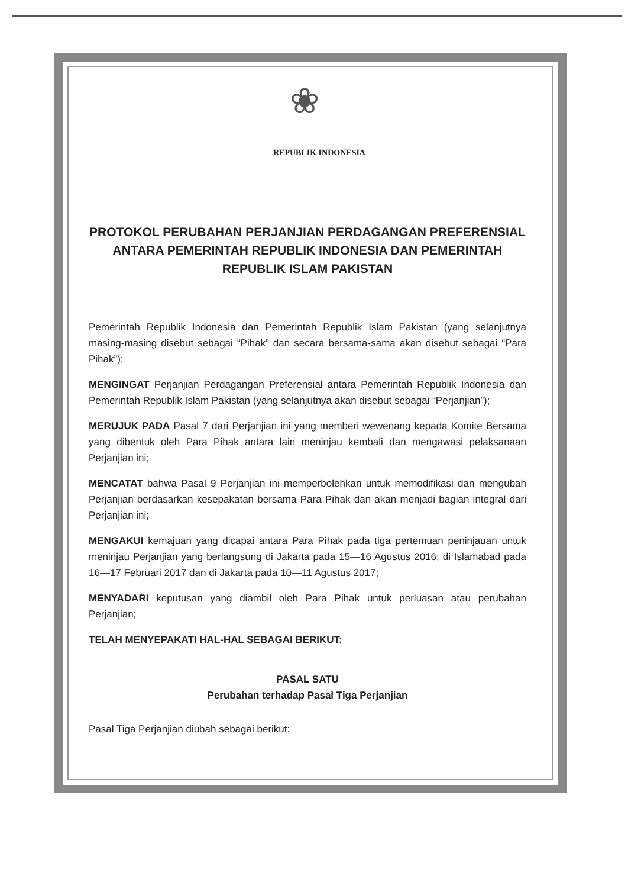❀
REPUBLIK INDONESIA
PROTOKOL PERUBAHAN PERJANJIAN PERDAGANGAN PREFERENSIAL ANTARA PEMERINTAH REPUBLIK INDONESIA DAN PEMERINTAH REPUBLIK ISLAM PAKISTAN
Pemerintah Republik Indonesia dan Pemerintah Republik Islam Pakistan (yang selanjutnya masing-masing disebut sebagai “Pihak” dan secara bersama-sama akan disebut sebagai “Para Pihak”);
MENGINGAT Perjanjian Perdagangan Preferensial antara Pemerintah Republik Indonesia dan Pemerintah Republik Islam Pakistan (yang selanjutnya akan disebut sebagai “Perjanjian”);
MERUJUK PADA Pasal 7 dari Perjanjian ini yang memberi wewenang kepada Komite Bersama yang dibentuk oleh Para Pihak antara lain meninjau kembali dan mengawasi pelaksanaan Perjanjian ini;
MENCATAT bahwa Pasal 9 Perjanjian ini memperbolehkan untuk memodifikasi dan mengubah Perjanjian berdasarkan kesepakatan bersama Para Pihak dan akan menjadi bagian integral dari Perjanjian ini;
MENGAKUI kemajuan yang dicapai antara Para Pihak pada tiga pertemuan peninjauan untuk meninjau Perjanjian yang berlangsung di Jakarta pada 15—16 Agustus 2016; di Islamabad pada 16—17 Februari 2017 dan di Jakarta pada 10—11 Agustus 2017;
MENYADARI keputusan yang diambil oleh Para Pihak untuk perluasan atau perubahan Perjanjian;
TELAH MENYEPAKATI HAL-HAL SEBAGAI BERIKUT:
PASAL SATU
Perubahan terhadap Pasal Tiga Perjanjian
Pasal Tiga Perjanjian diubah sebagai berikut: